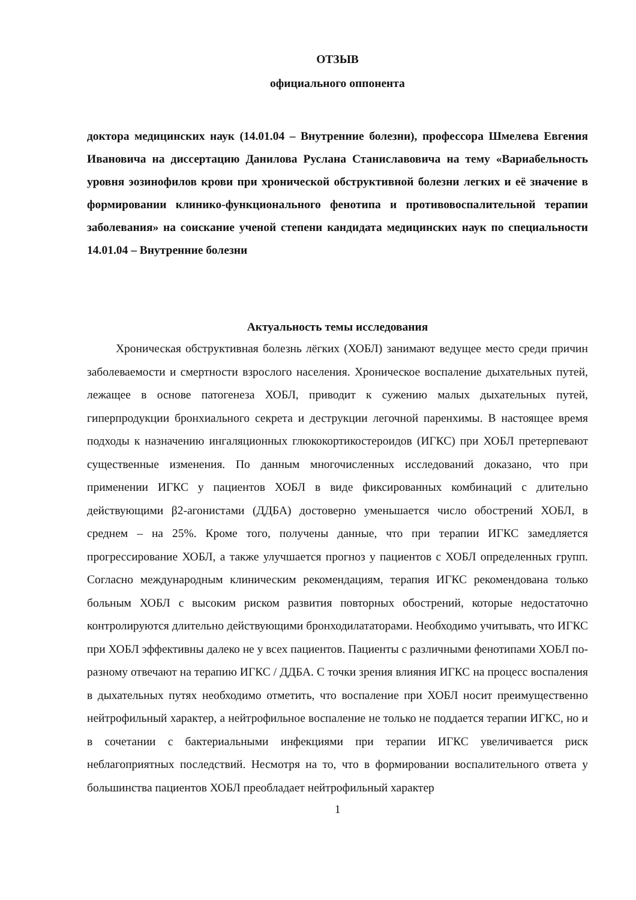ОТЗЫВ
официального оппонента
доктора медицинских наук (14.01.04 – Внутренние болезни), профессора Шмелева Евгения Ивановича на диссертацию Данилова Руслана Станиславовича на тему «Вариабельность уровня эозинофилов крови при хронической обструктивной болезни легких и её значение в формировании клинико-функционального фенотипа и противовоспалительной терапии заболевания» на соискание ученой степени кандидата медицинских наук по специальности 14.01.04 – Внутренние болезни
Актуальность темы исследования
Хроническая обструктивная болезнь лёгких (ХОБЛ) занимают ведущее место среди причин заболеваемости и смертности взрослого населения. Хроническое воспаление дыхательных путей, лежащее в основе патогенеза ХОБЛ, приводит к сужению малых дыхательных путей, гиперпродукции бронхиального секрета и деструкции легочной паренхимы. В настоящее время подходы к назначению ингаляционных глюкокортикостероидов (ИГКС) при ХОБЛ претерпевают существенные изменения. По данным многочисленных исследований доказано, что при применении ИГКС у пациентов ХОБЛ в виде фиксированных комбинаций с длительно действующими β2-агонистами (ДДБА) достоверно уменьшается число обострений ХОБЛ, в среднем – на 25%. Кроме того, получены данные, что при терапии ИГКС замедляется прогрессирование ХОБЛ, а также улучшается прогноз у пациентов с ХОБЛ определенных групп. Согласно международным клиническим рекомендациям, терапия ИГКС рекомендована только больным ХОБЛ с высоким риском развития повторных обострений, которые недостаточно контролируются длительно действующими бронходилататорами. Необходимо учитывать, что ИГКС при ХОБЛ эффективны далеко не у всех пациентов. Пациенты с различными фенотипами ХОБЛ по-разному отвечают на терапию ИГКС / ДДБА. С точки зрения влияния ИГКС на процесс воспаления в дыхательных путях необходимо отметить, что воспаление при ХОБЛ носит преимущественно нейтрофильный характер, а нейтрофильное воспаление не только не поддается терапии ИГКС, но и в сочетании с бактериальными инфекциями при терапии ИГКС увеличивается риск неблагоприятных последствий. Несмотря на то, что в формировании воспалительного ответа у большинства пациентов ХОБЛ преобладает нейтрофильный характер
1